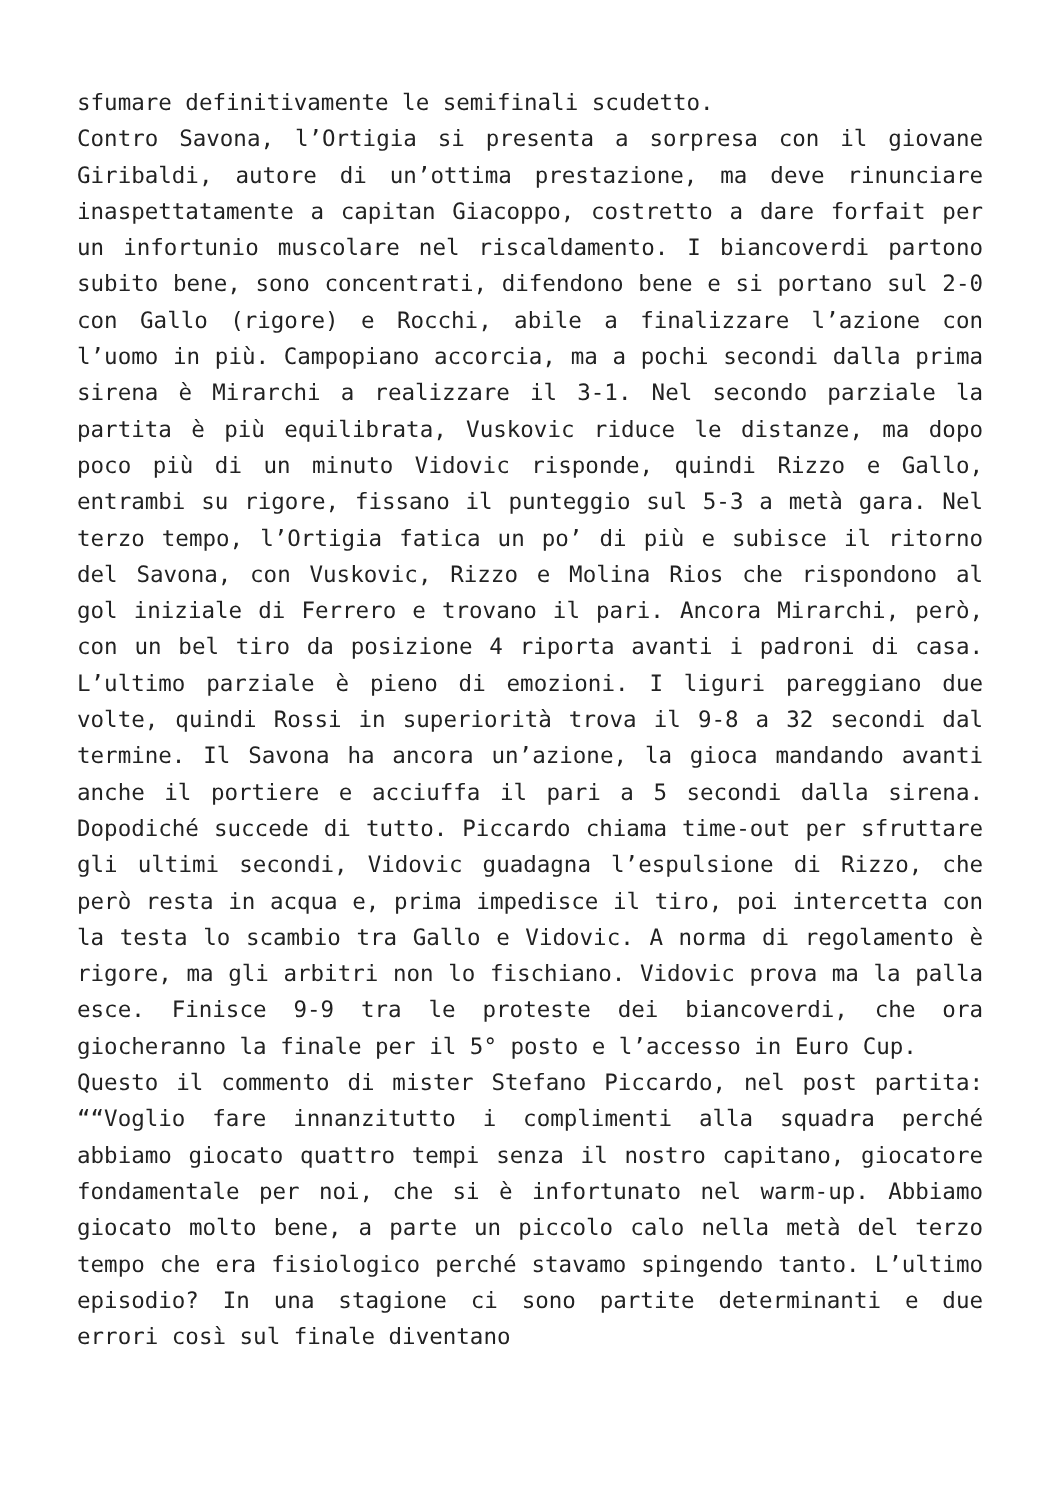sfumare definitivamente le semifinali scudetto.
Contro Savona, l’Ortigia si presenta a sorpresa con il giovane Giribaldi, autore di un’ottima prestazione, ma deve rinunciare inaspettatamente a capitan Giacoppo, costretto a dare forfait per un infortunio muscolare nel riscaldamento. I biancoverdi partono subito bene, sono concentrati, difendono bene e si portano sul 2-0 con Gallo (rigore) e Rocchi, abile a finalizzare l’azione con l’uomo in più. Campopiano accorcia, ma a pochi secondi dalla prima sirena è Mirarchi a realizzare il 3-1. Nel secondo parziale la partita è più equilibrata, Vuskovic riduce le distanze, ma dopo poco più di un minuto Vidovic risponde, quindi Rizzo e Gallo, entrambi su rigore, fissano il punteggio sul 5-3 a metà gara. Nel terzo tempo, l’Ortigia fatica un po’ di più e subisce il ritorno del Savona, con Vuskovic, Rizzo e Molina Rios che rispondono al gol iniziale di Ferrero e trovano il pari. Ancora Mirarchi, però, con un bel tiro da posizione 4 riporta avanti i padroni di casa. L’ultimo parziale è pieno di emozioni. I liguri pareggiano due volte, quindi Rossi in superiorità trova il 9-8 a 32 secondi dal termine. Il Savona ha ancora un’azione, la gioca mandando avanti anche il portiere e acciuffa il pari a 5 secondi dalla sirena. Dopodiché succede di tutto. Piccardo chiama time-out per sfruttare gli ultimi secondi, Vidovic guadagna l’espulsione di Rizzo, che però resta in acqua e, prima impedisce il tiro, poi intercetta con la testa lo scambio tra Gallo e Vidovic. A norma di regolamento è rigore, ma gli arbitri non lo fischiano. Vidovic prova ma la palla esce. Finisce 9-9 tra le proteste dei biancoverdi, che ora giocheranno la finale per il 5° posto e l’accesso in Euro Cup.
Questo il commento di mister Stefano Piccardo, nel post partita: ““Voglio fare innanzitutto i complimenti alla squadra perché abbiamo giocato quattro tempi senza il nostro capitano, giocatore fondamentale per noi, che si è infortunato nel warm-up. Abbiamo giocato molto bene, a parte un piccolo calo nella metà del terzo tempo che era fisiologico perché stavamo spingendo tanto. L’ultimo episodio? In una stagione ci sono partite determinanti e due errori così sul finale diventano